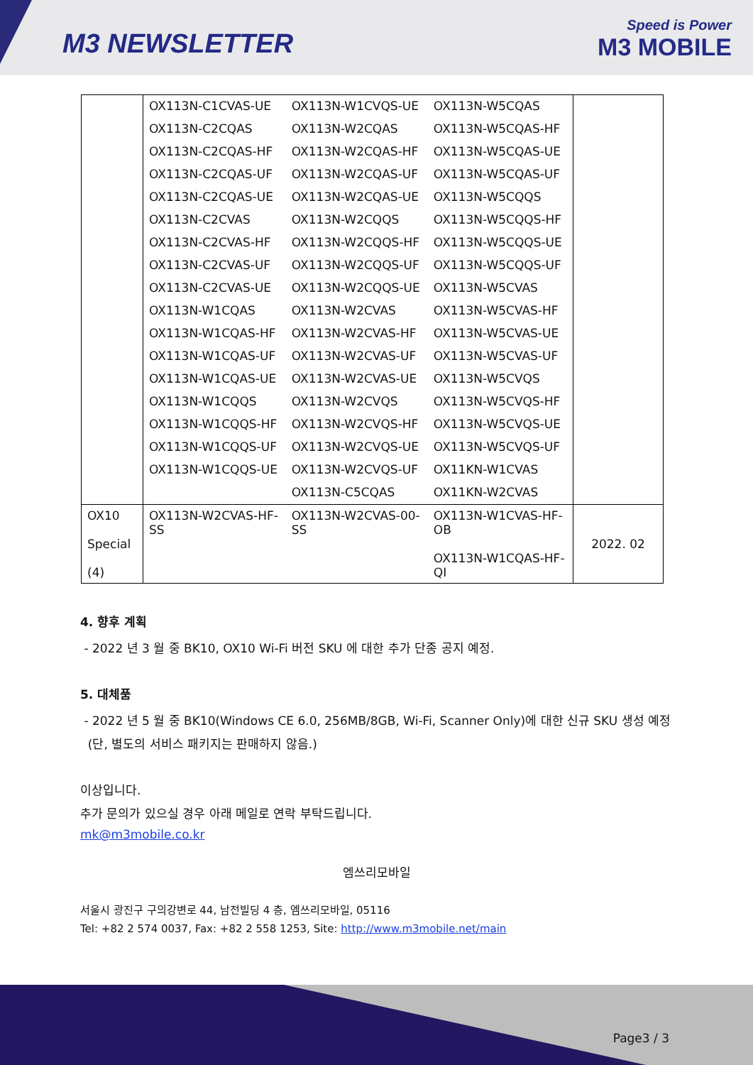M3 NEWSLETTER
Speed is Power
M3 MOBILE
| | OX113N-C1CVAS-UE | OX113N-W1CVQS-UE | OX113N-W5CQAS | |
| | OX113N-C2CQAS | OX113N-W2CQAS | OX113N-W5CQAS-HF | |
| | OX113N-C2CQAS-HF | OX113N-W2CQAS-HF | OX113N-W5CQAS-UE | |
| | OX113N-C2CQAS-UF | OX113N-W2CQAS-UF | OX113N-W5CQAS-UF | |
| | OX113N-C2CQAS-UE | OX113N-W2CQAS-UE | OX113N-W5CQQS | |
| | OX113N-C2CVAS | OX113N-W2CQQS | OX113N-W5CQQS-HF | |
| | OX113N-C2CVAS-HF | OX113N-W2CQQS-HF | OX113N-W5CQQS-UE | |
| | OX113N-C2CVAS-UF | OX113N-W2CQQS-UF | OX113N-W5CQQS-UF | |
| | OX113N-C2CVAS-UE | OX113N-W2CQQS-UE | OX113N-W5CVAS | |
| | OX113N-W1CQAS | OX113N-W2CVAS | OX113N-W5CVAS-HF | |
| | OX113N-W1CQAS-HF | OX113N-W2CVAS-HF | OX113N-W5CVAS-UE | |
| | OX113N-W1CQAS-UF | OX113N-W2CVAS-UF | OX113N-W5CVAS-UF | |
| | OX113N-W1CQAS-UE | OX113N-W2CVAS-UE | OX113N-W5CVQS | |
| | OX113N-W1CQQS | OX113N-W2CVQS | OX113N-W5CVQS-HF | |
| | OX113N-W1CQQS-HF | OX113N-W2CVQS-HF | OX113N-W5CVQS-UE | |
| | OX113N-W1CQQS-UF | OX113N-W2CVQS-UE | OX113N-W5CVQS-UF | |
| | OX113N-W1CQQS-UE | OX113N-W2CVQS-UF | OX11KN-W1CVAS | |
| | | OX113N-C5CQAS | OX11KN-W2CVAS | |
| OX10 Special (4) | OX113N-W2CVAS-HF-SS | OX113N-W2CVAS-00-SS | OX113N-W1CVAS-HF-OB OX113N-W1CQAS-HF-QI | 2022. 02 |
4. 향후 계획
- 2022 년 3 월 중 BK10, OX10 Wi-Fi 버전 SKU 에 대한 추가 단종 공지 예정.
5. 대체품
- 2022 년 5 월 중 BK10(Windows CE 6.0, 256MB/8GB, Wi-Fi, Scanner Only)에 대한 신규 SKU 생성 예정
(단, 별도의 서비스 패키지는 판매하지 않음.)
이상입니다.
추가 문의가 있으실 경우 아래 메일로 연락 부탁드립니다.
mk@m3mobile.co.kr
엠쓰리모바일
서울시 광진구 구의강변로 44, 남전빌딩 4 층, 엠쓰리모바일, 05116
Tel: +82 2 574 0037, Fax: +82 2 558 1253, Site: http://www.m3mobile.net/main
Page3 / 3